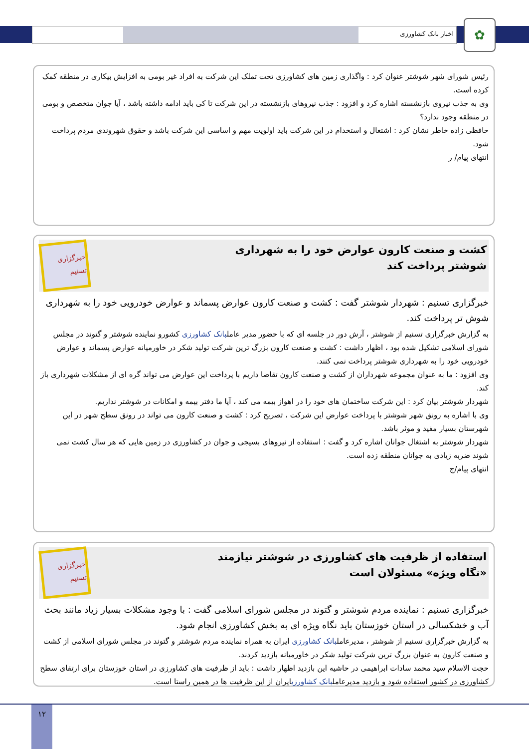اخبار بانک کشاورزی
✿
رئیس شورای شهر شوشتر عنوان کرد : واگذاری زمین های کشاورزی تحت تملک این شرکت به افراد غیر بومی به افزایش بیکاری در منطقه کمک کرده است.
وی به جذب نیروی بازنشسته اشاره کرد و افزود : جذب نیروهای بازنشسته در این شرکت تا کی باید ادامه داشته باشد ، آیا جوان متخصص و بومی در منطقه وجود ندارد؟
حافظی زاده خاطر نشان کرد : اشتغال و استخدام در این شرکت باید اولویت مهم و اساسی این شرکت باشد و حقوق شهروندی مردم پرداخت شود.
انتهای پیام/ ر
کشت و صنعت کارون عوارض خود را به شهرداری
شوشتر پرداخت کند
خبرگزاری تسنیم
خبرگزاری تسنیم : شهردار شوشتر گفت : کشت و صنعت کارون عوارض پسماند و عوارض خودرویی خود را به شهرداری شوش تر پرداخت کند.
به گزارش خبرگزاری تسنیم از شوشتر ، آرش دور در جلسه ای که با حضور مدیر عاملبانک کشاورزی کشورو نماینده شوشتر و گتوند در مجلس شورای اسلامی تشکیل شده بود ، اظهار داشت : کشت و صنعت کارون بزرگ ترین شرکت تولید شکر در خاورمیانه عوارض پسماند و عوارض خودرویی خود را به شهرداری شوشتر پرداخت نمی کنند.
وی افزود : ما به عنوان مجموعه شهرداران از کشت و صنعت کارون تقاضا داریم با پرداخت این عوارض می تواند گره ای از مشکلات شهرداری باز کند.
شهردار شوشتر بیان کرد : این شرکت ساختمان های خود را در اهواز بیمه می کند ، آیا ما دفتر بیمه و امکانات در شوشتر نداریم.
وی با اشاره به رونق شهر شوشتر با پرداخت عوارض این شرکت ، تصریح کرد : کشت و صنعت کارون می تواند در رونق سطح شهر در این شهرستان بسیار مفید و موثر باشد.
شهردار شوشتر به اشتغال جوانان اشاره کرد و گفت : استفاده از نیروهای بسیجی و جوان در کشاورزی در زمین هایی که هر سال کشت نمی شوند ضربه زیادی به جوانان منطقه زده است.
انتهای پیام/ج
استفاده از ظرفیت های کشاورزی در شوشتر نیازمند
«نگاه ویژه» مسئولان است
خبرگزاری تسنیم
خبرگزاری تسنیم : نماینده مردم شوشتر و گتوند در مجلس شورای اسلامی گفت : با وجود مشکلات بسیار زیاد مانند بحث آب و خشکسالی در استان خوزستان باید نگاه ویژه ای به بخش کشاورزی انجام شود.
به گزارش خبرگزاری تسنیم از شوشتر ، مدیرعاملبانک کشاورزی ایران به همراه نماینده مردم شوشتر و گتوند در مجلس شورای اسلامی از کشت و صنعت کارون به عنوان بزرگ ترین شرکت تولید شکر در خاورمیانه بازدید کردند.
حجت الاسلام سید محمد سادات ابراهیمی در حاشیه این بازدید اظهار داشت : باید از ظرفیت های کشاورزی در استان خوزستان برای ارتقای سطح کشاورزی در کشور استفاده شود و بازدید مدیرعاملبانک کشاورزیایران از این ظرفیت ها در همین راستا است.
۱۲